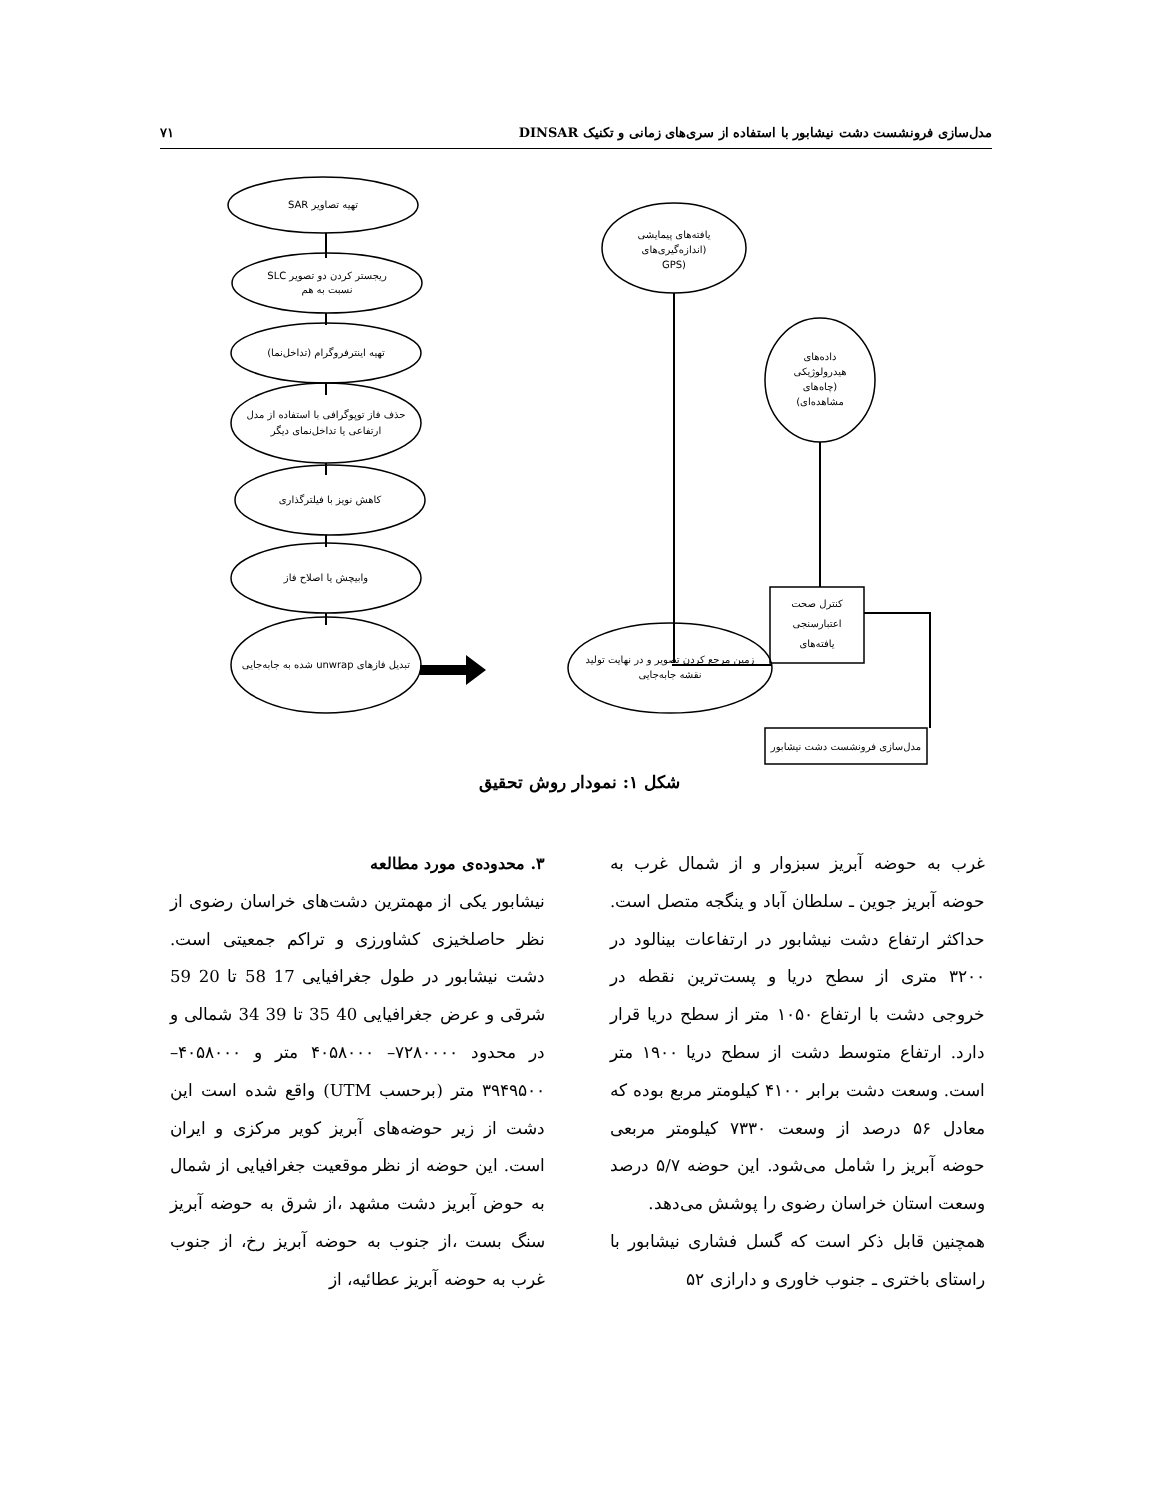مدل‌سازی فرونشست دشت نیشابور با استفاده از سری‌های زمانی و تکنیک DINSAR ۷۱
تهیه تصاویر SAR
ریجستر کردن دو تصویر SLC
نسبت به هم
تهیه اینترفروگرام (تداخل‌نما)
حذف فاز توپوگرافی با استفاده از مدل
ارتفاعی یا تداخل‌نمای دیگر
کاهش نویز با فیلترگذاری
وابیچش یا اصلاح فاز
تبدیل فازهای unwrap شده به جابه‌جایی
زمین مرجع کردن تصویر و در نهایت تولید
نقشه جابه‌جایی
یافته‌های پیمایشی
(اندازه‌گیری‌های
(GPS
داده‌های
هیدرولوژیکی
(چاه‌های
مشاهده‌ای)
کنترل صحت
اعتبارسنجی
یافته‌های
مدل‌سازی فرونشست دشت نیشابور
شکل ۱: نمودار روش تحقیق
۳. محدوده‌ی مورد مطالعه
نیشابور یکی از مهمترین دشت‌های خراسان رضوی از نظر حاصلخیزی کشاورزی و تراکم جمعیتی است. دشت نیشابور در طول جغرافیایی 17 58 تا 20 59 شرقی و عرض جغرافیایی 40 35 تا 39 34 شمالی و در محدود ۷۲۸۰۰۰۰– ۴۰۵۸۰۰۰ متر و ۴۰۵۸۰۰۰– ۳۹۴۹۵۰۰ متر (برحسب UTM) واقع شده است این دشت از زیر حوضه‌های آبریز کویر مرکزی و ایران است. این حوضه از نظر موقعیت جغرافیایی از شمال به حوض آبریز دشت مشهد ،از شرق به حوضه آبریز سنگ بست ،از جنوب به حوضه آبریز رخ، از جنوب غرب به حوضه آبریز عطائیه، از
غرب به حوضه آبریز سبزوار و از شمال غرب به حوضه آبریز جوین ـ سلطان آباد و ینگجه متصل است. حداکثر ارتفاع دشت نیشابور در ارتفاعات بینالود در ۳۲۰۰ متری از سطح دریا و پست‌ترین نقطه در خروجی دشت با ارتفاع ۱۰۵۰ متر از سطح دریا قرار دارد. ارتفاع متوسط دشت از سطح دریا ۱۹۰۰ متر است. وسعت دشت برابر ۴۱۰۰ کیلومتر مربع بوده که معادل ۵۶ درصد از وسعت ۷۳۳۰ کیلومتر مربعی حوضه آبریز را شامل می‌شود. این حوضه ۵/۷ درصد وسعت استان خراسان رضوی را پوشش می‌دهد.
همچنین قابل ذکر است که گسل فشاری نیشابور با راستای باختری ـ جنوب خاوری و دارازی ۵۲